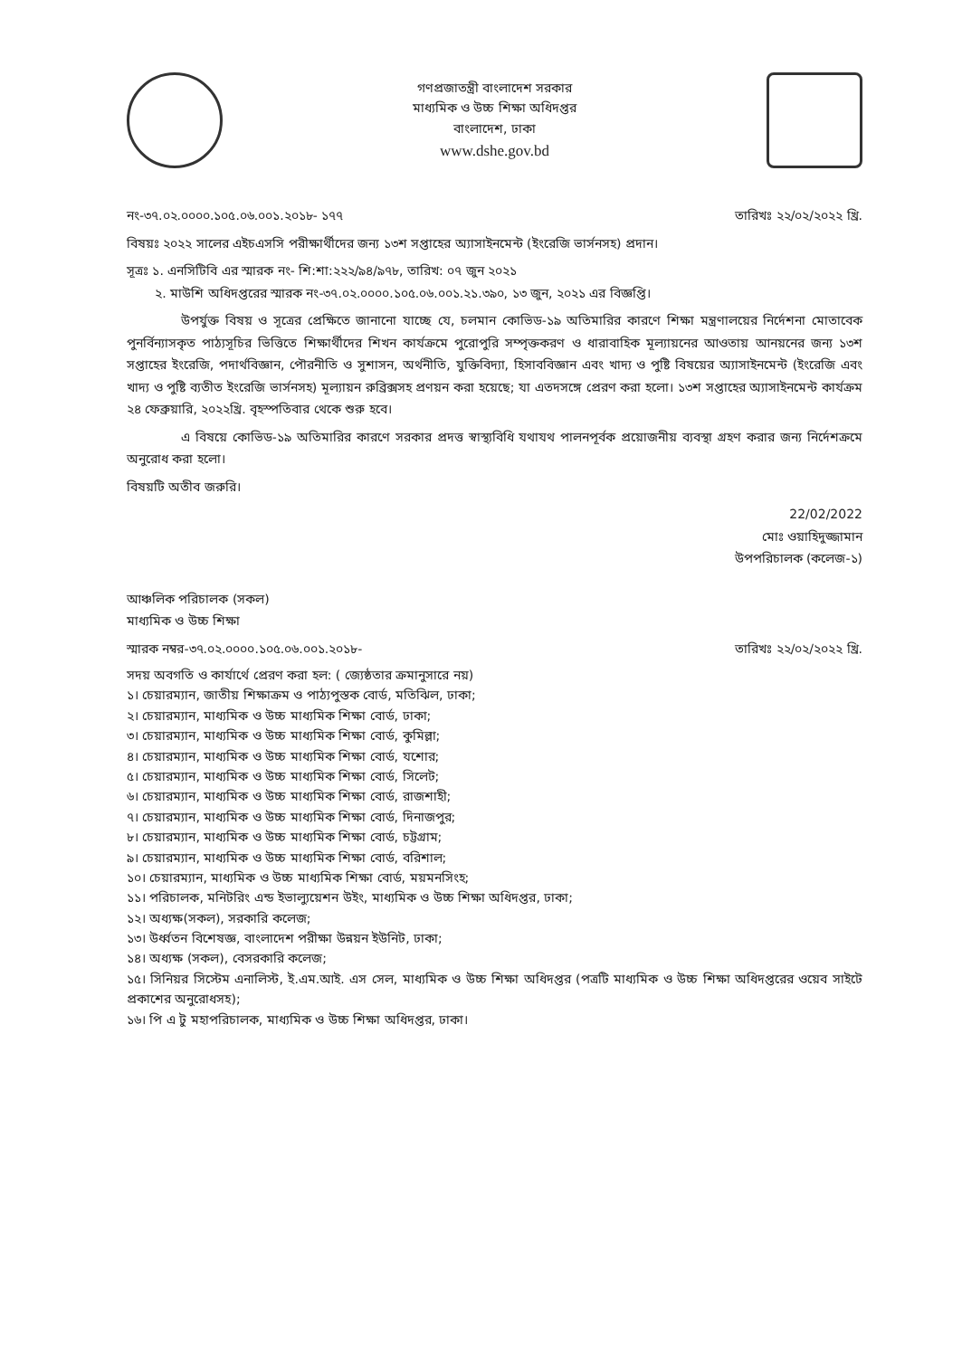গণপ্রজাতন্ত্রী বাংলাদেশ সরকার
মাধ্যমিক ও উচ্চ শিক্ষা অধিদপ্তর
বাংলাদেশ, ঢাকা
www.dshe.gov.bd
নং-৩৭.০২.০০০০.১০৫.০৬.০০১.২০১৮- ১৭৭ তারিখঃ ২২/০২/২০২২ খ্রি.
বিষয়ঃ ২০২২ সালের এইচএসসি পরীক্ষার্থীদের জন্য ১৩শ সপ্তাহের অ্যাসাইনমেন্ট (ইংরেজি ভার্সনসহ) প্রদান।
সূত্রঃ ১. এনসিটিবি এর স্মারক নং- শি:শা:২২২/৯৪/৯৭৮, তারিখ: ০৭ জুন ২০২১
২. মাউশি অধিদপ্তরের স্মারক নং-৩৭.০২.০০০০.১০৫.০৬.০০১.২১.৩৯০, ১৩ জুন, ২০২১ এর বিজ্ঞপ্তি।
উপর্যুক্ত বিষয় ও সূত্রের প্রেক্ষিতে জানানো যাচ্ছে যে, চলমান কোভিড-১৯ অতিমারির কারণে শিক্ষা মন্ত্রণালয়ের নির্দেশনা মোতাবেক পুনর্বিন্যাসকৃত পাঠ্যসূচির ভিত্তিতে শিক্ষার্থীদের শিখন কার্যক্রমে পুরোপুরি সম্পৃক্তকরণ ও ধারাবাহিক মূল্যায়নের আওতায় আনয়নের জন্য ১৩শ সপ্তাহের ইংরেজি, পদার্থবিজ্ঞান, পৌরনীতি ও সুশাসন, অর্থনীতি, যুক্তিবিদ্যা, হিসাববিজ্ঞান এবং খাদ্য ও পুষ্টি বিষয়ের অ্যাসাইনমেন্ট (ইংরেজি এবং খাদ্য ও পুষ্টি ব্যতীত ইংরেজি ভার্সনসহ) মূল্যায়ন রুব্রিক্সসহ প্রণয়ন করা হয়েছে; যা এতদসঙ্গে প্রেরণ করা হলো। ১৩শ সপ্তাহের অ্যাসাইনমেন্ট কার্যক্রম ২৪ ফেব্রুয়ারি, ২০২২খ্রি. বৃহস্পতিবার থেকে শুরু হবে।
এ বিষয়ে কোভিড-১৯ অতিমারির কারণে সরকার প্রদত্ত স্বাস্থ্যবিধি যথাযথ পালনপূর্বক প্রয়োজনীয় ব্যবস্থা গ্রহণ করার জন্য নির্দেশক্রমে অনুরোধ করা হলো।
বিষয়টি অতীব জরুরি।
22/02/2022
মোঃ ওয়াহিদুজ্জামান
উপপরিচালক (কলেজ-১)
আঞ্চলিক পরিচালক (সকল)
মাধ্যমিক ও উচ্চ শিক্ষা
স্মারক নম্বর-৩৭.০২.০০০০.১০৫.০৬.০০১.২০১৮- তারিখঃ ২২/০২/২০২২ খ্রি.
সদয় অবগতি ও কার্যার্থে প্রেরণ করা হল: ( জ্যেষ্ঠতার ক্রমানুসারে নয়)
১। চেয়ারম্যান, জাতীয় শিক্ষাক্রম ও পাঠ্যপুস্তক বোর্ড, মতিঝিল, ঢাকা;
২। চেয়ারম্যান, মাধ্যমিক ও উচ্চ মাধ্যমিক শিক্ষা বোর্ড, ঢাকা;
৩। চেয়ারম্যান, মাধ্যমিক ও উচ্চ মাধ্যমিক শিক্ষা বোর্ড, কুমিল্লা;
৪। চেয়ারম্যান, মাধ্যমিক ও উচ্চ মাধ্যমিক শিক্ষা বোর্ড, যশোর;
৫। চেয়ারম্যান, মাধ্যমিক ও উচ্চ মাধ্যমিক শিক্ষা বোর্ড, সিলেট;
৬। চেয়ারম্যান, মাধ্যমিক ও উচ্চ মাধ্যমিক শিক্ষা বোর্ড, রাজশাহী;
৭। চেয়ারম্যান, মাধ্যমিক ও উচ্চ মাধ্যমিক শিক্ষা বোর্ড, দিনাজপুর;
৮। চেয়ারম্যান, মাধ্যমিক ও উচ্চ মাধ্যমিক শিক্ষা বোর্ড, চট্টগ্রাম;
৯। চেয়ারম্যান, মাধ্যমিক ও উচ্চ মাধ্যমিক শিক্ষা বোর্ড, বরিশাল;
১০। চেয়ারম্যান, মাধ্যমিক ও উচ্চ মাধ্যমিক শিক্ষা বোর্ড, ময়মনসিংহ;
১১। পরিচালক, মনিটরিং এন্ড ইভাল্যুয়েশন উইং, মাধ্যমিক ও উচ্চ শিক্ষা অধিদপ্তর, ঢাকা;
১২। অধ্যক্ষ(সকল), সরকারি কলেজ;
১৩। উর্ধ্বতন বিশেষজ্ঞ, বাংলাদেশ পরীক্ষা উন্নয়ন ইউনিট, ঢাকা;
১৪। অধ্যক্ষ (সকল), বেসরকারি কলেজ;
১৫। সিনিয়র সিস্টেম এনালিস্ট, ই.এম.আই. এস সেল, মাধ্যমিক ও উচ্চ শিক্ষা অধিদপ্তর (পত্রটি মাধ্যমিক ও উচ্চ শিক্ষা অধিদপ্তরের ওয়েব সাইটে প্রকাশের অনুরোধসহ);
১৬। পি এ টু মহাপরিচালক, মাধ্যমিক ও উচ্চ শিক্ষা অধিদপ্তর, ঢাকা।